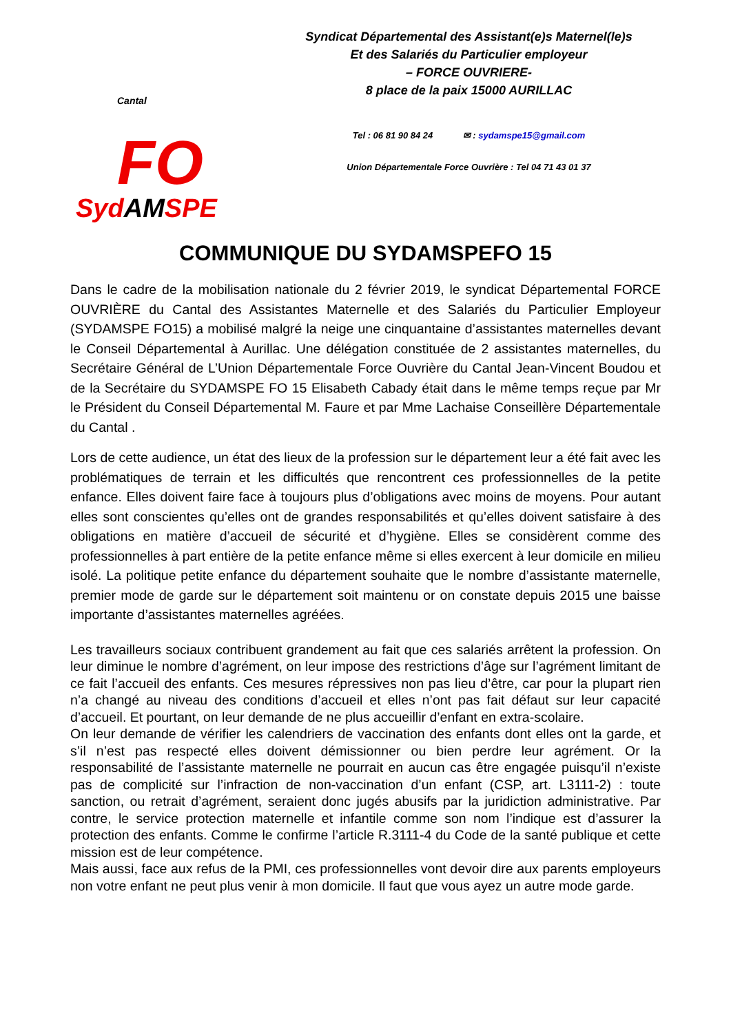Cantal FO
SydAMSPE
Syndicat Départemental des Assistant(e)s Maternel(le)s
Et des Salariés du Particulier employeur
– FORCE OUVRIERE-
8 place de la paix 15000 AURILLAC
Tel : 06 81 90 84 24 ✉ : sydamspe15@gmail.com
Union Départementale Force Ouvrière : Tel 04 71 43 01 37
COMMUNIQUE DU SYDAMSPEFO 15
Dans le cadre de la mobilisation nationale du 2 février 2019, le syndicat Départemental FORCE OUVRIÈRE du Cantal des Assistantes Maternelle et des Salariés du Particulier Employeur (SYDAMSPE FO15) a mobilisé malgré la neige une cinquantaine d’assistantes maternelles devant le Conseil Départemental à Aurillac. Une délégation constituée de 2 assistantes maternelles, du Secrétaire Général de L’Union Départementale Force Ouvrière du Cantal Jean-Vincent Boudou et de la Secrétaire du SYDAMSPE FO 15 Elisabeth Cabady était dans le même temps reçue par Mr le Président du Conseil Départemental M. Faure et par Mme Lachaise Conseillère Départementale du Cantal .
Lors de cette audience, un état des lieux de la profession sur le département leur a été fait avec les problématiques de terrain et les difficultés que rencontrent ces professionnelles de la petite enfance. Elles doivent faire face à toujours plus d’obligations avec moins de moyens. Pour autant elles sont conscientes qu’elles ont de grandes responsabilités et qu’elles doivent satisfaire à des obligations en matière d’accueil de sécurité et d’hygiène. Elles se considèrent comme des professionnelles à part entière de la petite enfance même si elles exercent à leur domicile en milieu isolé. La politique petite enfance du département souhaite que le nombre d’assistante maternelle, premier mode de garde sur le département soit maintenu or on constate depuis 2015 une baisse importante d’assistantes maternelles agréées.
Les travailleurs sociaux contribuent grandement au fait que ces salariés arrêtent la profession. On leur diminue le nombre d’agrément, on leur impose des restrictions d’âge sur l’agrément limitant de ce fait l’accueil des enfants. Ces mesures répressives non pas lieu d’être, car pour la plupart rien n’a changé au niveau des conditions d’accueil et elles n’ont pas fait défaut sur leur capacité d’accueil. Et pourtant, on leur demande de ne plus accueillir d’enfant en extra-scolaire.
On leur demande de vérifier les calendriers de vaccination des enfants dont elles ont la garde, et s’il n’est pas respecté elles doivent démissionner ou bien perdre leur agrément. Or la responsabilité de l’assistante maternelle ne pourrait en aucun cas être engagée puisqu’il n’existe pas de complicité sur l’infraction de non-vaccination d’un enfant (CSP, art. L3111-2) : toute sanction, ou retrait d’agrément, seraient donc jugés abusifs par la juridiction administrative. Par contre, le service protection maternelle et infantile comme son nom l’indique est d’assurer la protection des enfants. Comme le confirme l’article R.3111-4 du Code de la santé publique et cette mission est de leur compétence.
Mais aussi, face aux refus de la PMI, ces professionnelles vont devoir dire aux parents employeurs non votre enfant ne peut plus venir à mon domicile. Il faut que vous ayez un autre mode garde.